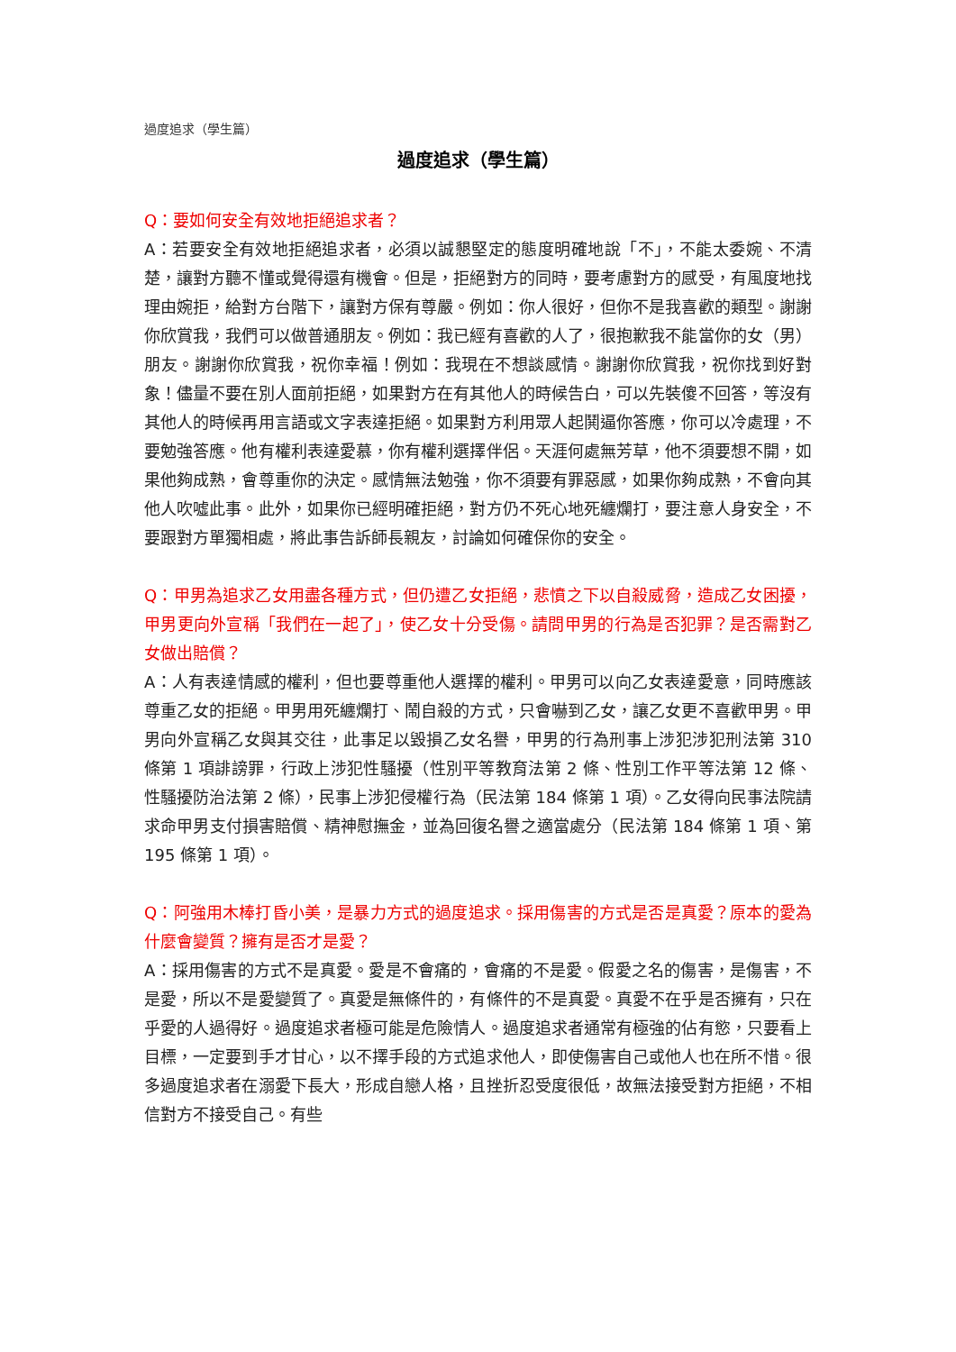過度追求（學生篇）
過度追求（學生篇）
Q：要如何安全有效地拒絕追求者？
A：若要安全有效地拒絕追求者，必須以誠懇堅定的態度明確地說「不」，不能太委婉、不清楚，讓對方聽不懂或覺得還有機會。但是，拒絕對方的同時，要考慮對方的感受，有風度地找理由婉拒，給對方台階下，讓對方保有尊嚴。例如：你人很好，但你不是我喜歡的類型。謝謝你欣賞我，我們可以做普通朋友。例如：我已經有喜歡的人了，很抱歉我不能當你的女（男）朋友。謝謝你欣賞我，祝你幸福！例如：我現在不想談感情。謝謝你欣賞我，祝你找到好對象！儘量不要在別人面前拒絕，如果對方在有其他人的時候告白，可以先裝傻不回答，等沒有其他人的時候再用言語或文字表達拒絕。如果對方利用眾人起鬨逼你答應，你可以冷處理，不要勉強答應。他有權利表達愛慕，你有權利選擇伴侶。天涯何處無芳草，他不須要想不開，如果他夠成熟，會尊重你的決定。感情無法勉強，你不須要有罪惡感，如果你夠成熟，不會向其他人吹噓此事。此外，如果你已經明確拒絕，對方仍不死心地死纏爛打，要注意人身安全，不要跟對方單獨相處，將此事告訴師長親友，討論如何確保你的安全。
Q：甲男為追求乙女用盡各種方式，但仍遭乙女拒絕，悲憤之下以自殺威脅，造成乙女困擾，甲男更向外宣稱「我們在一起了」，使乙女十分受傷。請問甲男的行為是否犯罪？是否需對乙女做出賠償？
A：人有表達情感的權利，但也要尊重他人選擇的權利。甲男可以向乙女表達愛意，同時應該尊重乙女的拒絕。甲男用死纏爛打、鬧自殺的方式，只會嚇到乙女，讓乙女更不喜歡甲男。甲男向外宣稱乙女與其交往，此事足以毀損乙女名譽，甲男的行為刑事上涉犯涉犯刑法第 310 條第 1 項誹謗罪，行政上涉犯性騷擾（性別平等教育法第 2 條、性別工作平等法第 12 條、性騷擾防治法第 2 條），民事上涉犯侵權行為（民法第 184 條第 1 項）。乙女得向民事法院請求命甲男支付損害賠償、精神慰撫金，並為回復名譽之適當處分（民法第 184 條第 1 項、第 195 條第 1 項）。
Q：阿強用木棒打昏小美，是暴力方式的過度追求。採用傷害的方式是否是真愛？原本的愛為什麼會變質？擁有是否才是愛？
A：採用傷害的方式不是真愛。愛是不會痛的，會痛的不是愛。假愛之名的傷害，是傷害，不是愛，所以不是愛變質了。真愛是無條件的，有條件的不是真愛。真愛不在乎是否擁有，只在乎愛的人過得好。過度追求者極可能是危險情人。過度追求者通常有極強的佔有慾，只要看上目標，一定要到手才甘心，以不擇手段的方式追求他人，即使傷害自己或他人也在所不惜。很多過度追求者在溺愛下長大，形成自戀人格，且挫折忍受度很低，故無法接受對方拒絕，不相信對方不接受自己。有些